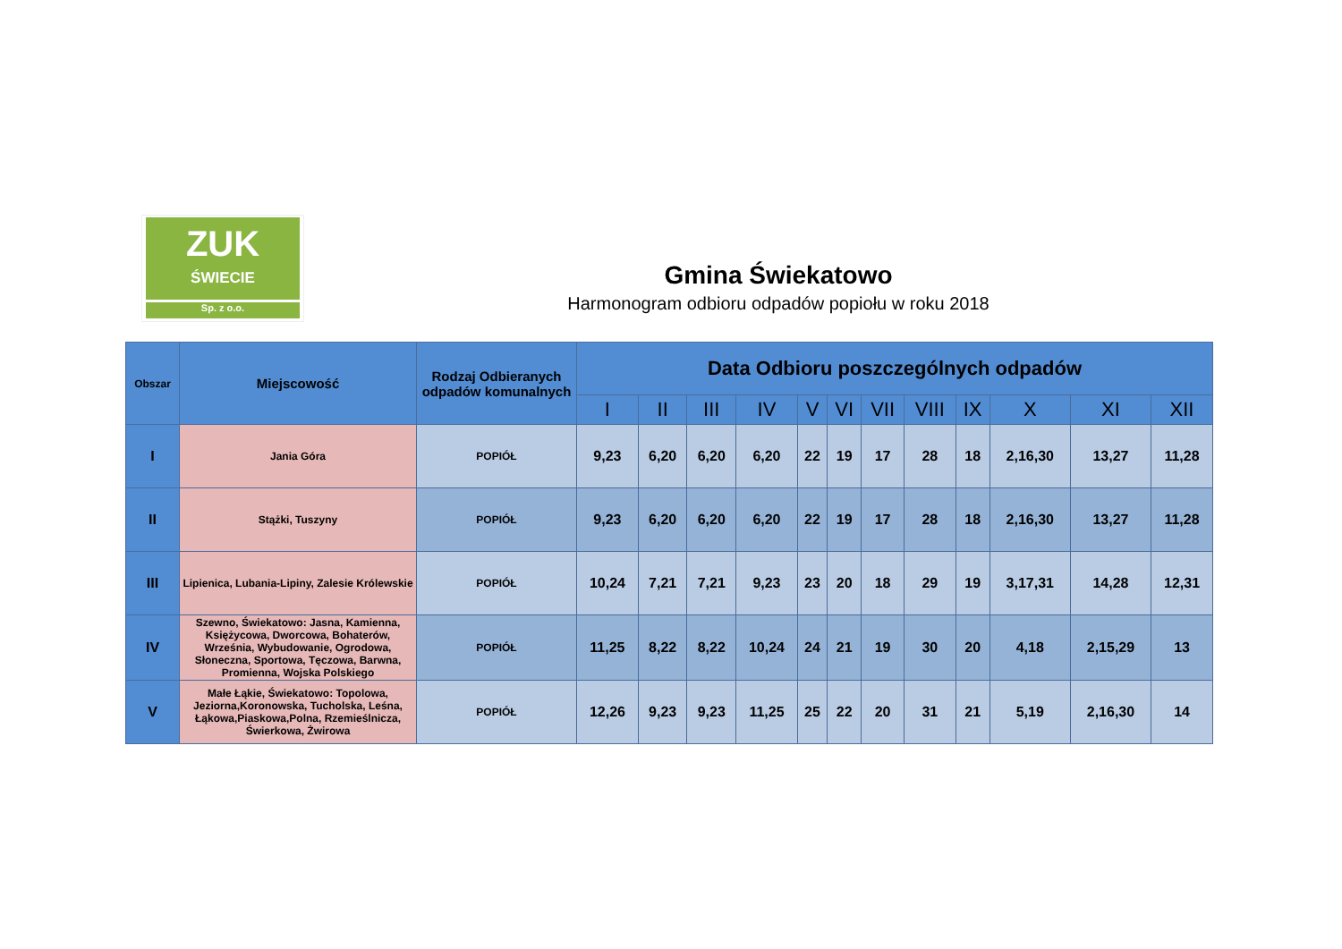ZUK
ŚWIECIE
Sp. z o.o.
Gmina Świekatowo
Harmonogram odbioru odpadów popiołu w roku 2018
| Obszar | Miejscowość | Rodzaj Odbieranych odpadów komunalnych | Data Odbioru poszczególnych odpadów | | | | | | | | | | | |
| --- | --- | --- | --- | --- | --- | --- | --- | --- | --- | --- | --- | --- | --- | --- |
| | | | I | II | III | IV | V | VI | VII | VIII | IX | X | XI | XII |
| I | Jania Góra | POPIÓŁ | 9,23 | 6,20 | 6,20 | 6,20 | 22 | 19 | 17 | 28 | 18 | 2,16,30 | 13,27 | 11,28 |
| II | Stążki, Tuszyny | POPIÓŁ | 9,23 | 6,20 | 6,20 | 6,20 | 22 | 19 | 17 | 28 | 18 | 2,16,30 | 13,27 | 11,28 |
| III | Lipienica, Lubania-Lipiny, Zalesie Królewskie | POPIÓŁ | 10,24 | 7,21 | 7,21 | 9,23 | 23 | 20 | 18 | 29 | 19 | 3,17,31 | 14,28 | 12,31 |
| IV | Szewno, Świekatowo: Jasna, Kamienna, Księżycowa, Dworcowa, Bohaterów, Września, Wybudowanie, Ogrodowa, Słoneczna, Sportowa, Tęczowa, Barwna, Promienna, Wojska Polskiego | POPIÓŁ | 11,25 | 8,22 | 8,22 | 10,24 | 24 | 21 | 19 | 30 | 20 | 4,18 | 2,15,29 | 13 |
| V | Małe Łąkie, Świekatowo: Topolowa, Jeziorna,Koronowska, Tucholska, Leśna, Łąkowa,Piaskowa,Polna, Rzemieślnicza, Świerkowa, Żwirowa | POPIÓŁ | 12,26 | 9,23 | 9,23 | 11,25 | 25 | 22 | 20 | 31 | 21 | 5,19 | 2,16,30 | 14 |